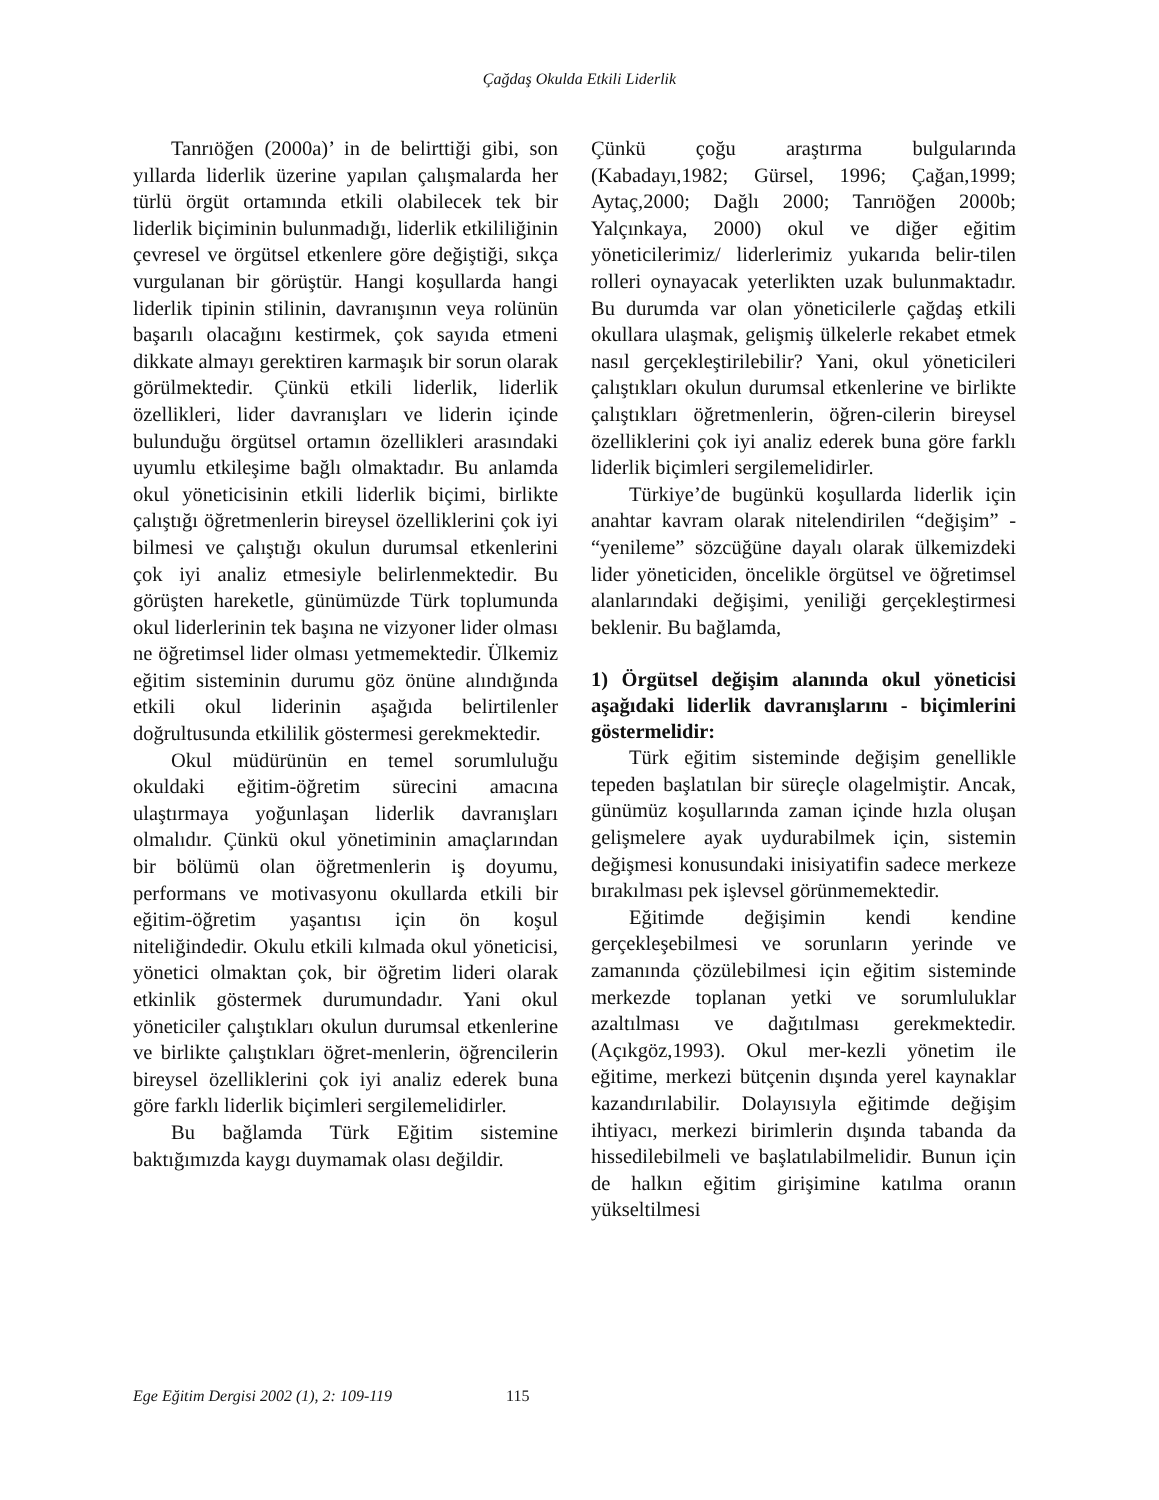Çağdaş Okulda Etkili Liderlik
Tanrıöğen (2000a)’ in de belirttiği gibi, son yıllarda liderlik üzerine yapılan çalışmalarda her türlü örgüt ortamında etkili olabilecek tek bir liderlik biçiminin bulunmadığı, liderlik etkililiğinin çevresel ve örgütsel etkenlere göre değiştiği, sıkça vurgulanan bir görüştür. Hangi koşullarda hangi liderlik tipinin stilinin, davranışının veya rolünün başarılı olacağını kestirmek, çok sayıda etmeni dikkate almayı gerektiren karmaşık bir sorun olarak görülmektedir. Çünkü etkili liderlik, liderlik özellikleri, lider davranışları ve liderin içinde bulunduğu örgütsel ortamın özellikleri arasındaki uyumlu etkileşime bağlı olmaktadır. Bu anlamda okul yöneticisinin etkili liderlik biçimi, birlikte çalıştığı öğretmenlerin bireysel özelliklerini çok iyi bilmesi ve çalıştığı okulun durumsal etkenlerini çok iyi analiz etmesiyle belirlenmektedir. Bu görüşten hareketle, günümüzde Türk toplumunda okul liderlerinin tek başına ne vizyoner lider olması ne öğretimsel lider olması yetmemektedir. Ülkemiz eğitim sisteminin durumu göz önüne alındığında etkili okul liderinin aşağıda belirtilenler doğrultusunda etkililik göstermesi gerekmektedir.
Okul müdürünün en temel sorumluluğu okuldaki eğitim-öğretim sürecini amacına ulaştırmaya yoğunlaşan liderlik davranışları olmalıdır. Çünkü okul yönetiminin amaçlarından bir bölümü olan öğretmenlerin iş doyumu, performans ve motivasyonu okullarda etkili bir eğitim-öğretim yaşantısı için ön koşul niteliğindedir. Okulu etkili kılmada okul yöneticisi, yönetici olmaktan çok, bir öğretim lideri olarak etkinlik göstermek durumundadır. Yani okul yöneticiler çalıştıkları okulun durumsal etkenlerine ve birlikte çalıştıkları öğret-menlerin, öğrencilerin bireysel özelliklerini çok iyi analiz ederek buna göre farklı liderlik biçimleri sergilemelidirler.
Bu bağlamda Türk Eğitim sistemine baktığımızda kaygı duymamak olası değildir.
Çünkü çoğu araştırma bulgularında (Kabadayı,1982; Gürsel, 1996; Çağan,1999; Aytaç,2000; Dağlı 2000; Tanrıöğen 2000b; Yalçınkaya, 2000) okul ve diğer eğitim yöneticilerimiz/ liderlerimiz yukarıda belir-tilen rolleri oynayacak yeterlikten uzak bulunmaktadır. Bu durumda var olan yöneticilerle çağdaş etkili okullara ulaşmak, gelişmiş ülkelerle rekabet etmek nasıl gerçekleştirilebilir? Yani, okul yöneticileri çalıştıkları okulun durumsal etkenlerine ve birlikte çalıştıkları öğretmenlerin, öğren-cilerin bireysel özelliklerini çok iyi analiz ederek buna göre farklı liderlik biçimleri sergilemelidirler.
Türkiye’de bugünkü koşullarda liderlik için anahtar kavram olarak nitelendirilen “değişim” - “yenileme” sözcüğüne dayalı olarak ülkemizdeki lider yöneticiden, öncelikle örgütsel ve öğretimsel alanlarındaki değişimi, yeniliği gerçekleştirmesi beklenir. Bu bağlamda,
1) Örgütsel değişim alanında okul yöneticisi aşağıdaki liderlik davranışlarını - biçimlerini göstermelidir:
Türk eğitim sisteminde değişim genellikle tepeden başlatılan bir süreçle olagelmiştir. Ancak, günümüz koşullarında zaman içinde hızla oluşan gelişmelere ayak uydurabilmek için, sistemin değişmesi konusundaki inisiyatifin sadece merkeze bırakılması pek işlevsel görünmemektedir.
Eğitimde değişimin kendi kendine gerçekleşebilmesi ve sorunların yerinde ve zamanında çözülebilmesi için eğitim sisteminde merkezde toplanan yetki ve sorumluluklar azaltılması ve dağıtılması gerekmektedir. (Açıkgöz,1993). Okul mer-kezli yönetim ile eğitime, merkezi bütçenin dışında yerel kaynaklar kazandırılabilir. Dolayısıyla eğitimde değişim ihtiyacı, merkezi birimlerin dışında tabanda da hissedilebilmeli ve başlatılabilmelidir. Bunun için de halkın eğitim girişimine katılma oranın yükseltilmesi
Ege Eğitim Dergisi 2002 (1), 2: 109-119 115